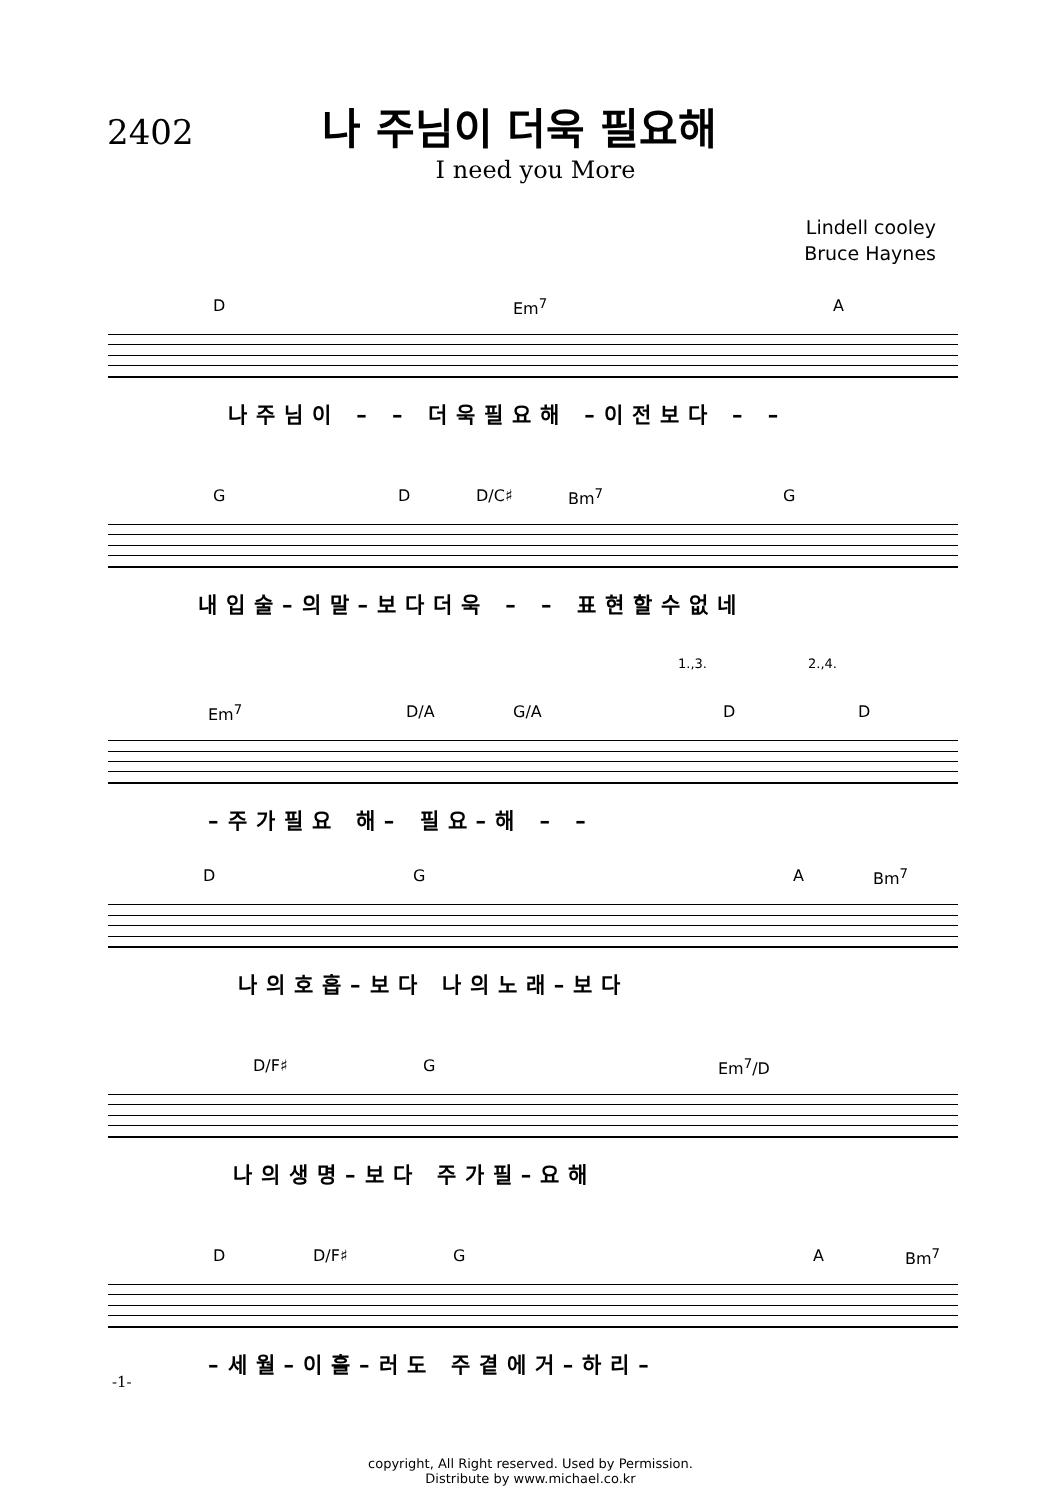2402
나 주님이 더욱 필요해
I need you More
Lindell cooley
Bruce Haynes
D Em<sup>7</sup> A
나주님이 – – 더욱필요해 –이전보다 – –
G D D/C♯ Bm<sup>7</sup> G
내입술–의말–보다더욱 – – 표현할수없네
1.,3. 2.,4.
Em<sup>7</sup> D/A G/A D D
–주가필요 해– 필요–해 – –
D G A Bm<sup>7</sup>
나의호흡–보다 나의노래–보다
D/F♯ G Em<sup>7</sup>/D
나의생명–보다 주가필–요해
D D/F♯ G A Bm<sup>7</sup>
–세월–이흘–러도 주곁에거–하리–
copyright, All Right reserved. Used by Permission.
Distribute by www.michael.co.kr
-1-